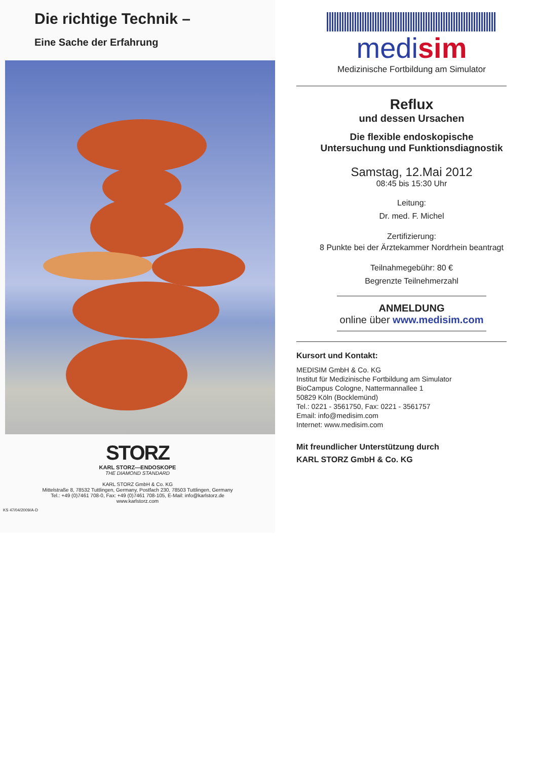Die richtige Technik –
Eine Sache der Erfahrung
STORZ
KARL STORZ—ENDOSKOPE
THE DIAMOND STANDARD
KARL STORZ GmbH & Co. KG
Mittelstraße 8, 78532 Tuttlingen, Germany, Postfach 230, 78503 Tuttlingen, Germany
Tel.: +49 (0)7461 708-0, Fax: +49 (0)7461 708-105, E-Mail: info@karlstorz.de
www.karlstorz.com
KS 47/04/2009/A-D
medisim
Medizinische Fortbildung am Simulator
Reflux
und dessen Ursachen
Die flexible endoskopische
Untersuchung und Funktionsdiagnostik
Samstag, 12.Mai 2012
08:45 bis 15:30 Uhr
Leitung:
Dr. med. F. Michel
Zertifizierung:
8 Punkte bei der Ärztekammer Nordrhein beantragt
Teilnahmegebühr: 80 €
Begrenzte Teilnehmerzahl
ANMELDUNG
online über www.medisim.com
Kursort und Kontakt:
MEDISIM GmbH & Co. KG
Institut für Medizinische Fortbildung am Simulator
BioCampus Cologne, Nattermannallee 1
50829 Köln (Bocklemünd)
Tel.: 0221 - 3561750, Fax: 0221 - 3561757
Email: info@medisim.com
Internet: www.medisim.com
Mit freundlicher Unterstützung durch
KARL STORZ GmbH & Co. KG